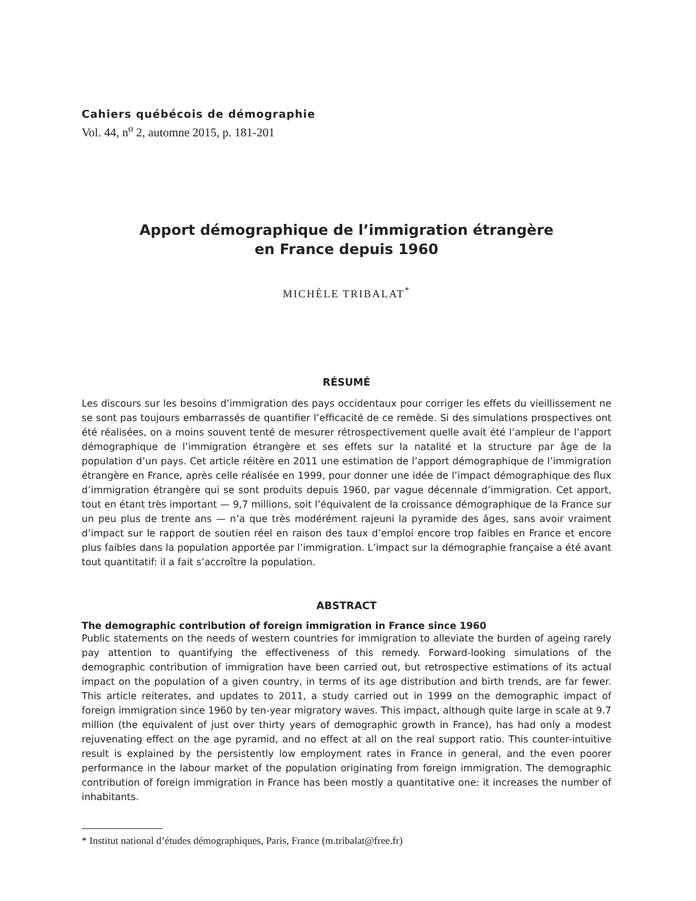Cahiers québécois de démographie
Vol. 44, n<sup>o</sup> 2, automne 2015, p. 181-201
Apport démographique de l’immigration étrangère
en France depuis 1960
MICHÈLE TRIBALAT<sup>*</sup>
RÉSUMÉ
Les discours sur les besoins d’immigration des pays occidentaux pour corriger les effets du vieillissement ne se sont pas toujours embarrassés de quantifier l’efficacité de ce remède. Si des simulations prospectives ont été réalisées, on a moins souvent tenté de mesurer rétrospectivement quelle avait été l’ampleur de l’apport démographique de l’immigration étrangère et ses effets sur la natalité et la structure par âge de la population d’un pays. Cet article réitère en 2011 une estimation de l’apport démographique de l’immigration étrangère en France, après celle réalisée en 1999, pour donner une idée de l’impact démographique des flux d’immigration étrangère qui se sont produits depuis 1960, par vague décennale d’immigration. Cet apport, tout en étant très important — 9,7 millions, soit l’équivalent de la croissance démographique de la France sur un peu plus de trente ans — n’a que très modérément rajeuni la pyramide des âges, sans avoir vraiment d’impact sur le rapport de soutien réel en raison des taux d’emploi encore trop faibles en France et encore plus faibles dans la population apportée par l’immigration. L’impact sur la démographie française a été avant tout quantitatif: il a fait s’accroître la population.
ABSTRACT
The demographic contribution of foreign immigration in France since 1960
Public statements on the needs of western countries for immigration to alleviate the burden of ageing rarely pay attention to quantifying the effectiveness of this remedy. Forward-looking simulations of the demographic contribution of immigration have been carried out, but retrospective estimations of its actual impact on the population of a given country, in terms of its age distribution and birth trends, are far fewer. This article reiterates, and updates to 2011, a study carried out in 1999 on the demographic impact of foreign immigration since 1960 by ten-year migratory waves. This impact, although quite large in scale at 9.7 million (the equivalent of just over thirty years of demographic growth in France), has had only a modest rejuvenating effect on the age pyramid, and no effect at all on the real support ratio. This counter-intuitive result is explained by the persistently low employment rates in France in general, and the even poorer performance in the labour market of the population originating from foreign immigration. The demographic contribution of foreign immigration in France has been mostly a quantitative one: it increases the number of inhabitants.
* Institut national d’études démographiques, Paris, France (m.tribalat@free.fr)